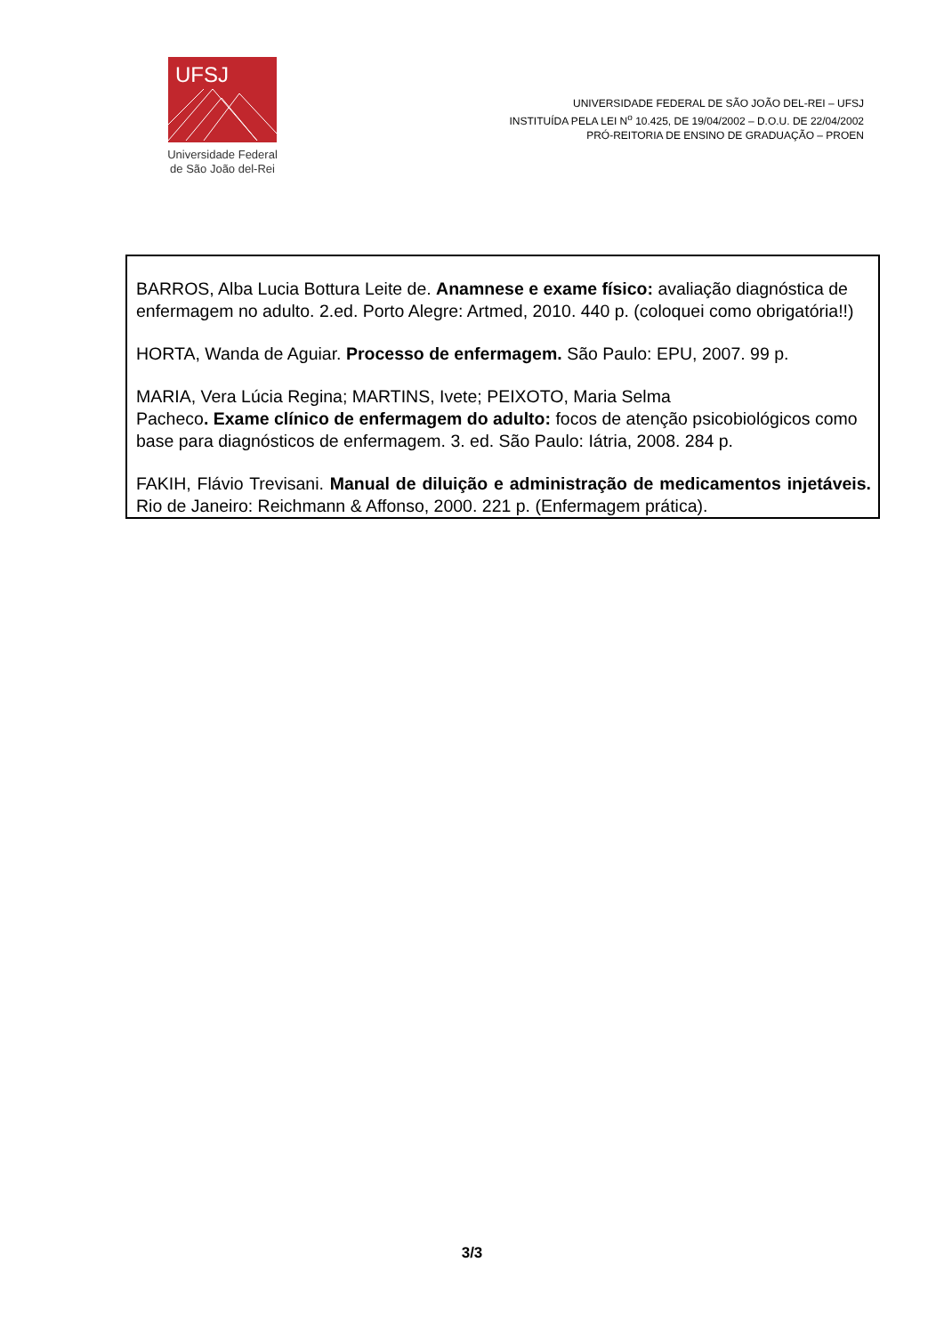UFSJ
Universidade Federal
de São João del-Rei
UNIVERSIDADE FEDERAL DE SÃO JOÃO DEL-REI – UFSJ
INSTITUÍDA PELA LEI N<sup>o</sup> 10.425, DE 19/04/2002 – D.O.U. DE 22/04/2002
PRÓ-REITORIA DE ENSINO DE GRADUAÇÃO – PROEN
BARROS, Alba Lucia Bottura Leite de. Anamnese e exame físico: avaliação diagnóstica de enfermagem no adulto. 2.ed. Porto Alegre: Artmed, 2010. 440 p. (coloquei como obrigatória!!)
HORTA, Wanda de Aguiar. Processo de enfermagem. São Paulo: EPU, 2007. 99 p.
MARIA, Vera Lúcia Regina; MARTINS, Ivete; PEIXOTO, Maria Selma
Pacheco. Exame clínico de enfermagem do adulto: focos de atenção psicobiológicos como base para diagnósticos de enfermagem. 3. ed. São Paulo: Iátria, 2008. 284 p.
FAKIH, Flávio Trevisani. Manual de diluição e administração de medicamentos injetáveis. Rio de Janeiro: Reichmann & Affonso, 2000. 221 p. (Enfermagem prática).
3/3